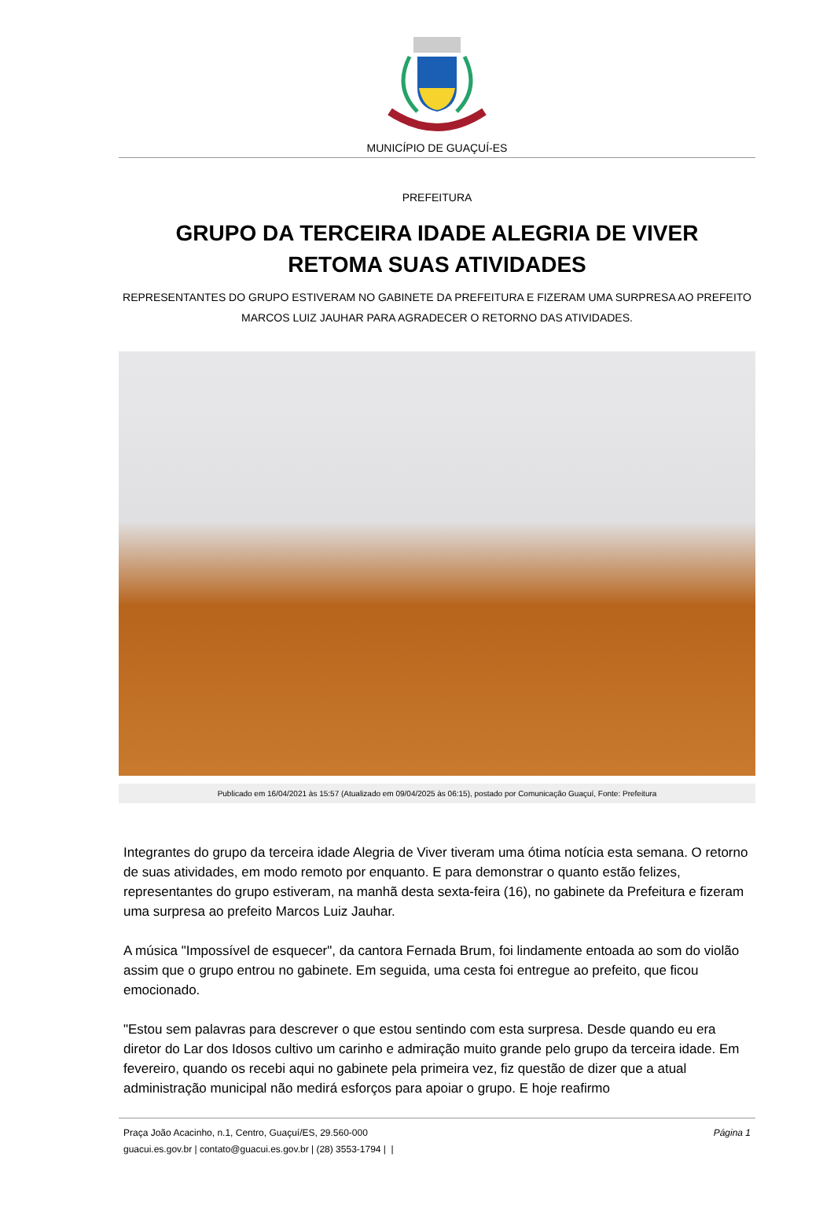MUNICÍPIO DE GUAÇUÍ-ES
PREFEITURA
GRUPO DA TERCEIRA IDADE ALEGRIA DE VIVER RETOMA SUAS ATIVIDADES
REPRESENTANTES DO GRUPO ESTIVERAM NO GABINETE DA PREFEITURA E FIZERAM UMA SURPRESA AO PREFEITO MARCOS LUIZ JAUHAR PARA AGRADECER O RETORNO DAS ATIVIDADES.
Publicado em 16/04/2021 às 15:57 (Atualizado em 09/04/2025 às 06:15), postado por Comunicação Guaçuí, Fonte: Prefeitura
Integrantes do grupo da terceira idade Alegria de Viver tiveram uma ótima notícia esta semana. O retorno de suas atividades, em modo remoto por enquanto. E para demonstrar o quanto estão felizes, representantes do grupo estiveram, na manhã desta sexta-feira (16), no gabinete da Prefeitura e fizeram uma surpresa ao prefeito Marcos Luiz Jauhar.
A música "Impossível de esquecer", da cantora Fernada Brum, foi lindamente entoada ao som do violão assim que o grupo entrou no gabinete. Em seguida, uma cesta foi entregue ao prefeito, que ficou emocionado.
"Estou sem palavras para descrever o que estou sentindo com esta surpresa. Desde quando eu era diretor do Lar dos Idosos cultivo um carinho e admiração muito grande pelo grupo da terceira idade. Em fevereiro, quando os recebi aqui no gabinete pela primeira vez, fiz questão de dizer que a atual administração municipal não medirá esforços para apoiar o grupo. E hoje reafirmo
Praça João Acacinho, n.1, Centro, Guaçuí/ES, 29.560-000
guacui.es.gov.br | contato@guacui.es.gov.br | (28) 3553-1794 | |
Página 1